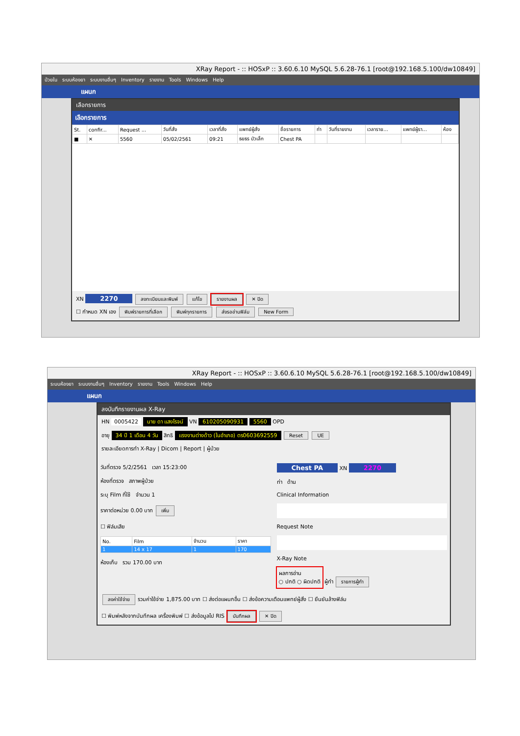XRay Report - :: HOSxP :: 3.60.6.10 MySQL 5.6.28-76.1 [root@192.168.5.100/dw10849]
ป่วยใน ระบบห้องยา ระบบงานอื่นๆ Inventory รายงาน Tools Windows Help
แผนก
เลือกรายการ
เลือกรายการ
| St. | confir... | Request ... | วันที่สั่ง | เวลาที่สั่ง | แพทย์ผู้สั่ง | ชื่อรายการ | ท่า | วันที่รายงาน | เวลาราย... | แพทย์ผู้รา... | ห้อง |
| --- | --- | --- | --- | --- | --- | --- | --- | --- | --- | --- | --- |
| ■ | ✕ | 5560 | 05/02/2561 | 09:21 | ธยธร บัวเล็ก | Chest PA | | | | | |
XN 2270 ลงทะเบียนและพิมพ์ แก้ไข รายงานผล ✕ ปิด
☐ กำหนด XN เอง พิมพ์รายการที่เลือก พิมพ์ทุกรายการ ส่งรออ่านฟิล์ม New Form
XRay Report - :: HOSxP :: 3.60.6.10 MySQL 5.6.28-76.1 [root@192.168.5.100/dw10849]
ระบบห้องยา ระบบงานอื่นๆ Inventory รายงาน Tools Windows Help
แผนก
ลงบันทึกรายงานผล X-Ray
HN 0005422 นาย ดา แสงโรจน์ VN 610205090931 5560 OPD
อายุ 34 ปี 1 เดือน 4 วัน สิทธิ แรงงานต่างด้าว (ในอำเภอ) ตร0603692559 Reset UE
รายละเอียดการทำ X-Ray | Dicom | Report | ผู้ป่วย
วันที่ตรวจ 5/2/2561 เวลา 15:23:00
ห้องที่ตรวจ สภาพผู้ป่วย
ระบุ Film ที่ใช้ จำนวน 1
ราคาต่อหน่วย 0.00 บาท เพิ่ม
☐ ฟิล์มเสีย
| No. | Film | จำนวน | ราคา |
| --- | --- | --- | --- |
| 1 | 14 x 17 | 1 | 170 |
ห้องเก็บ รวม 170.00 บาท
Chest PA XN 2270
ท่า ด้าน
Clinical Information
Request Note
X-Ray Note
ผลการอ่าน
○ ปกติ ○ ผิดปกติ
ผู้ทำ รายการผู้ทำ
ลงค่าใช้จ่าย รวมค่าใช้จ่าย 1,875.00 บาท ☐ ส่งต่อแผนกอื่น ☐ ส่งข้อความเตือนแพทย์ผู้สั่ง ☐ ยืนยันล้างฟิล์ม
☐ พิมพ์หลังจากบันทึกผล เครื่องพิมพ์ ☐ ส่งข้อมูลไป RIS บันทึกผล ✕ ปิด